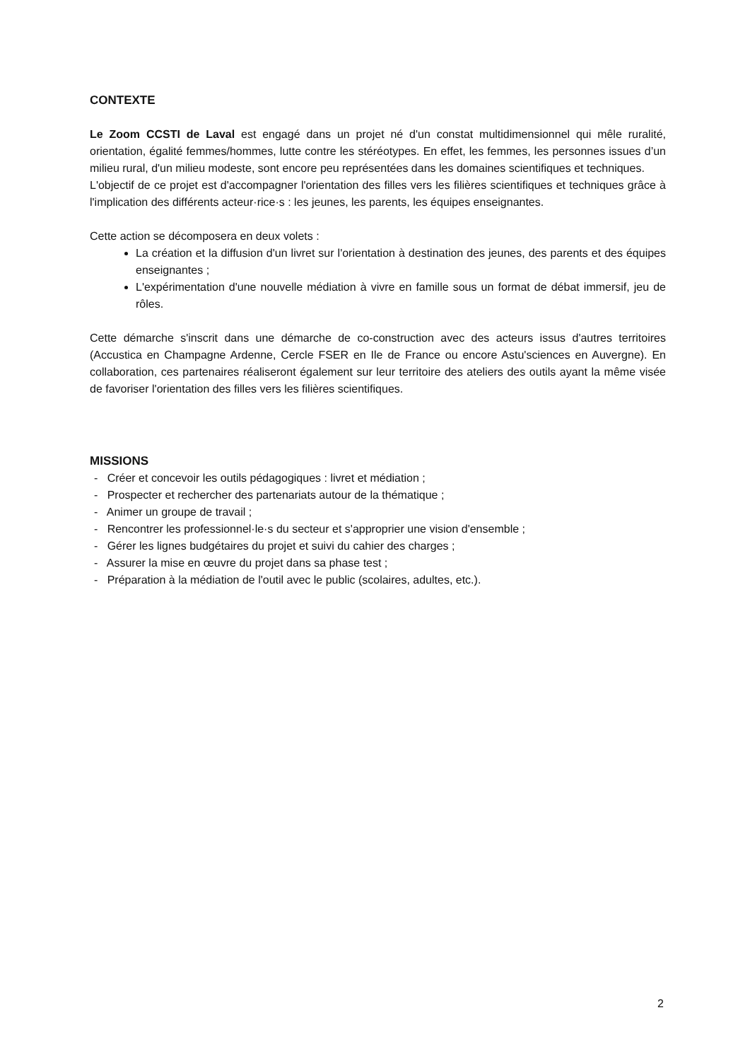CONTEXTE
Le Zoom CCSTI de Laval est engagé dans un projet né d'un constat multidimensionnel qui mêle ruralité, orientation, égalité femmes/hommes, lutte contre les stéréotypes. En effet, les femmes, les personnes issues d’un milieu rural, d'un milieu modeste, sont encore peu représentées dans les domaines scientifiques et techniques.
L'objectif de ce projet est d'accompagner l'orientation des filles vers les filières scientifiques et techniques grâce à l'implication des différents acteur·rice·s : les jeunes, les parents, les équipes enseignantes.
Cette action se décomposera en deux volets :
La création et la diffusion d'un livret sur l'orientation à destination des jeunes, des parents et des équipes enseignantes ;
L'expérimentation d'une nouvelle médiation à vivre en famille sous un format de débat immersif, jeu de rôles.
Cette démarche s'inscrit dans une démarche de co-construction avec des acteurs issus d'autres territoires (Accustica en Champagne Ardenne, Cercle FSER en Ile de France ou encore Astu'sciences en Auvergne). En collaboration, ces partenaires réaliseront également sur leur territoire des ateliers des outils ayant la même visée de favoriser l'orientation des filles vers les filières scientifiques.
MISSIONS
- Créer et concevoir les outils pédagogiques : livret et médiation ;
- Prospecter et rechercher des partenariats autour de la thématique ;
- Animer un groupe de travail ;
- Rencontrer les professionnel·le·s du secteur et s'approprier une vision d'ensemble ;
- Gérer les lignes budgétaires du projet et suivi du cahier des charges ;
- Assurer la mise en œuvre du projet dans sa phase test ;
- Préparation à la médiation de l'outil avec le public (scolaires, adultes, etc.).
2